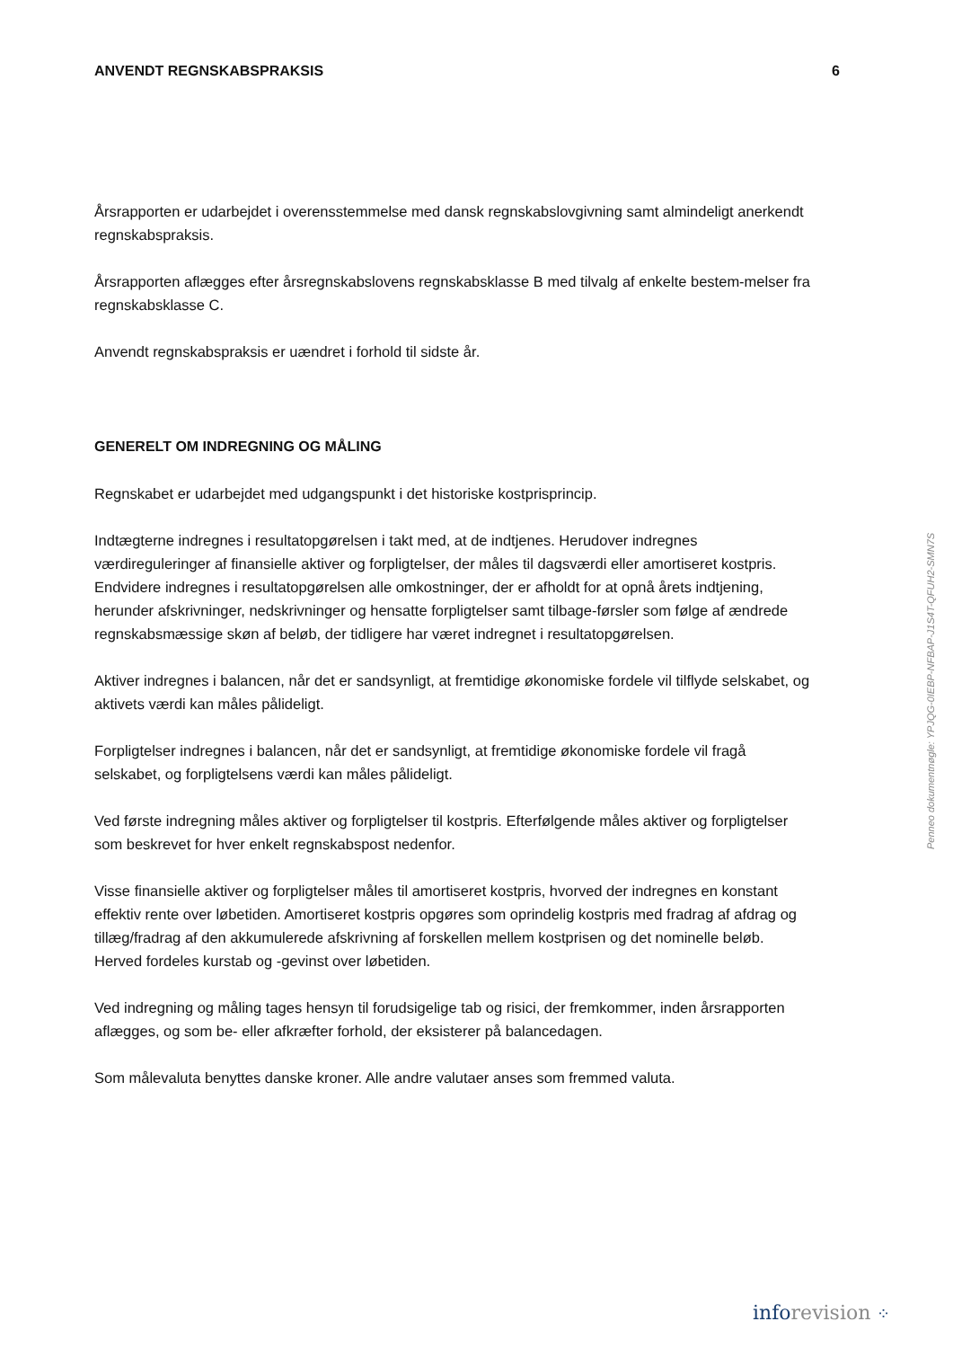ANVENDT REGNSKABSPRAKSIS 6
Årsrapporten er udarbejdet i overensstemmelse med dansk regnskabslovgivning samt almindeligt anerkendt regnskabspraksis.
Årsrapporten aflægges efter årsregnskabslovens regnskabsklasse B med tilvalg af enkelte bestem-melser fra regnskabsklasse C.
Anvendt regnskabspraksis er uændret i forhold til sidste år.
GENERELT OM INDREGNING OG MÅLING
Regnskabet er udarbejdet med udgangspunkt i det historiske kostprisprincip.
Indtægterne indregnes i resultatopgørelsen i takt med, at de indtjenes. Herudover indregnes værdireguleringer af finansielle aktiver og forpligtelser, der måles til dagsværdi eller amortiseret kostpris. Endvidere indregnes i resultatopgørelsen alle omkostninger, der er afholdt for at opnå årets indtjening, herunder afskrivninger, nedskrivninger og hensatte forpligtelser samt tilbage-førsler som følge af ændrede regnskabsmæssige skøn af beløb, der tidligere har været indregnet i resultatopgørelsen.
Aktiver indregnes i balancen, når det er sandsynligt, at fremtidige økonomiske fordele vil tilflyde selskabet, og aktivets værdi kan måles pålideligt.
Forpligtelser indregnes i balancen, når det er sandsynligt, at fremtidige økonomiske fordele vil fragå selskabet, og forpligtelsens værdi kan måles pålideligt.
Ved første indregning måles aktiver og forpligtelser til kostpris. Efterfølgende måles aktiver og forpligtelser som beskrevet for hver enkelt regnskabspost nedenfor.
Visse finansielle aktiver og forpligtelser måles til amortiseret kostpris, hvorved der indregnes en konstant effektiv rente over løbetiden. Amortiseret kostpris opgøres som oprindelig kostpris med fradrag af afdrag og tillæg/fradrag af den akkumulerede afskrivning af forskellen mellem kostprisen og det nominelle beløb. Herved fordeles kurstab og -gevinst over løbetiden.
Ved indregning og måling tages hensyn til forudsigelige tab og risici, der fremkommer, inden årsrapporten aflægges, og som be- eller afkræfter forhold, der eksisterer på balancedagen.
Som målevaluta benyttes danske kroner. Alle andre valutaer anses som fremmed valuta.
Penneo dokumentnøgle: YPJQG-0IEBP-NFBAP-J1S4T-QFUH2-SMN7S
info revision ⁘